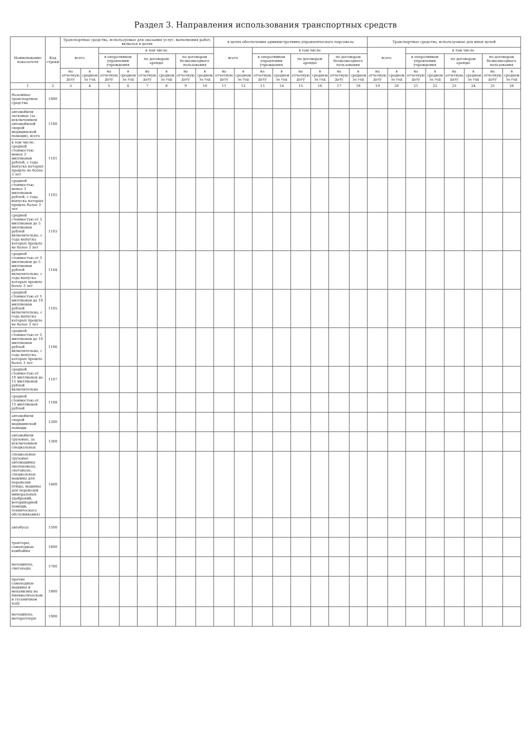Раздел 3. Направления использования транспортных средств
| Наименование показателя | Код строки | Транспортные средства, используемые для оказания услуг, выполнения работ, включая в целях | | | | | | | | в целях обеспечения административно-управленческого персонала | | | | | | | | Транспортные средства, используемые для иных целей | | | | | | | |
| --- | --- | --- | --- | --- | --- | --- | --- | --- | --- | --- | --- | --- | --- | --- | --- | --- | --- | --- | --- | --- | --- | --- | --- | --- | --- |
| | | всего | | в том числе | | | | | | всего | | в том числе | | | | | | всего | | в том числе | | | | | |
| | | | | в оперативном управлении учреждения | | по договорам аренды | | по договорам безвозмездного пользования | | | | в оперативном управлении учреждения | | по договорам аренды | | по договорам безвозмездного пользования | | | | в оперативном управлении учреждения | | по договорам аренды | | по договорам безвозмездного пользования | |
| | | на отчетную дату | в среднем за год | на отчетную дату | в среднем за год | на отчетную дату | в среднем за год | на отчетную дату | в среднем за год | на отчетную дату | в среднем за год | на отчетную дату | в среднем за год | на отчетную дату | в среднем за год | на отчетную дату | в среднем за год | на отчетную дату | в среднем за год | на отчетную дату | в среднем за год | на отчетную дату | в среднем за год | на отчетную дату | в среднем за год |
| 1 | 2 | 3 | 4 | 5 | 6 | 7 | 8 | 9 | 10 | 11 | 12 | 13 | 14 | 15 | 16 | 17 | 18 | 19 | 20 | 21 | 22 | 23 | 24 | 25 | 26 |
| Наземные транспортные средства | 1000 | | | | | | | | | | | | | | | | | | | | | | | | |
| автомобили легковые (за исключением автомобилей скорой медицинской помощи), всего | 1100 | | | | | | | | | | | | | | | | | | | | | | | | |
| в том числе: средней стоимостью менее 3 миллионов рублей, с года выпуска которых прошло не более 3 лет | 1101 | | | | | | | | | | | | | | | | | | | | | | | | |
| средней стоимостью менее 3 миллионов рублей, с года выпуска которых прошло более 3 лет | 1102 | | | | | | | | | | | | | | | | | | | | | | | | |
| средней стоимостью от 3 миллионов до 5 миллионов рублей включительно, с года выпуска которых прошло не более 3 лет | 1103 | | | | | | | | | | | | | | | | | | | | | | | | |
| средней стоимостью от 3 миллионов до 5 миллионов рублей включительно, с года выпуска которых прошло более 3 лет | 1104 | | | | | | | | | | | | | | | | | | | | | | | | |
| средней стоимостью от 5 миллионов до 10 миллионов рублей включительно, с года выпуска которых прошло не более 3 лет | 1105 | | | | | | | | | | | | | | | | | | | | | | | | |
| средней стоимостью от 5 миллионов до 10 миллионов рублей включительно, с года выпуска которых прошло более 3 лет | 1106 | | | | | | | | | | | | | | | | | | | | | | | | |
| средней стоимостью от 10 миллионов до 15 миллионов рублей включительно | 1107 | | | | | | | | | | | | | | | | | | | | | | | | |
| средней стоимостью от 15 миллионов рублей | 1108 | | | | | | | | | | | | | | | | | | | | | | | | |
| автомобили скорой медицинской помощи | 1200 | | | | | | | | | | | | | | | | | | | | | | | | |
| автомобили грузовые, за исключением специальных | 1300 | | | | | | | | | | | | | | | | | | | | | | | | |
| специальные грузовые автомашины (молоковозы, скотовозы, специальные машины для перевозки птицы, машины для перевозки минеральных удобрений, ветеринарной помощи, технического обслуживания) | 1400 | | | | | | | | | | | | | | | | | | | | | | | | |
| автобусы | 1500 | | | | | | | | | | | | | | | | | | | | | | | | |
| тракторы, самоходные комбайны | 1600 | | | | | | | | | | | | | | | | | | | | | | | | |
| мотоциклы, снегоходы | 1700 | | | | | | | | | | | | | | | | | | | | | | | | |
| прочие самоходные машины и механизмы на пневматическом и гусеничном ходу | 1800 | | | | | | | | | | | | | | | | | | | | | | | | |
| мотоциклы, мотороллеры | 1900 | | | | | | | | | | | | | | | | | | | | | | | | |